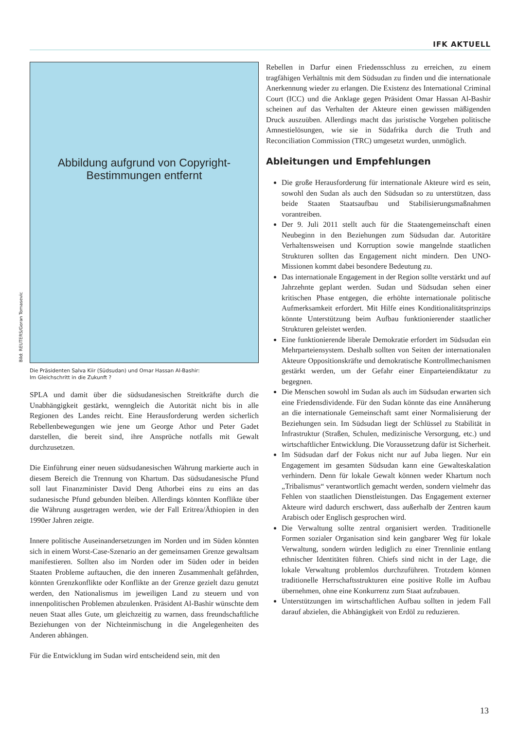IFK AKTUELL
Abbildung aufgrund von Copyright-
Bestimmungen entfernt
Bild: REUTERS/Goran Tomasevic
Die Präsidenten Salva Kiir (Südsudan) und Omar Hassan Al-Bashir:
Im Gleichschritt in die Zukunft ?
SPLA und damit über die südsudanesischen Streitkräfte durch die Unabhängigkeit gestärkt, wenngleich die Autorität nicht bis in alle Regionen des Landes reicht. Eine Herausforderung werden sicherlich Rebellenbewegungen wie jene um George Athor und Peter Gadet darstellen, die bereit sind, ihre Ansprüche notfalls mit Gewalt durchzusetzen.
Die Einführung einer neuen südsudanesischen Währung markierte auch in diesem Bereich die Trennung von Khartum. Das südsudanesische Pfund soll laut Finanzminister David Deng Athorbei eins zu eins an das sudanesische Pfund gebunden bleiben. Allerdings könnten Konflikte über die Währung ausgetragen werden, wie der Fall Eritrea/Äthiopien in den 1990er Jahren zeigte.
Innere politische Auseinandersetzungen im Norden und im Süden könnten sich in einem Worst-Case-Szenario an der gemeinsamen Grenze gewaltsam manifestieren. Sollten also im Norden oder im Süden oder in beiden Staaten Probleme auftauchen, die den inneren Zusammenhalt gefährden, könnten Grenzkonflikte oder Konflikte an der Grenze gezielt dazu genutzt werden, den Nationalismus im jeweiligen Land zu steuern und von innenpolitischen Problemen abzulenken. Präsident Al-Bashir wünschte dem neuen Staat alles Gute, um gleichzeitig zu warnen, dass freundschaftliche Beziehungen von der Nichteinmischung in die Angelegenheiten des Anderen abhängen.
Für die Entwicklung im Sudan wird entscheidend sein, mit den
Rebellen in Darfur einen Friedensschluss zu erreichen, zu einem tragfähigen Verhältnis mit dem Südsudan zu finden und die internationale Anerkennung wieder zu erlangen. Die Existenz des International Criminal Court (ICC) und die Anklage gegen Präsident Omar Hassan Al-Bashir scheinen auf das Verhalten der Akteure einen gewissen mäßigenden Druck auszuüben. Allerdings macht das juristische Vorgehen politische Amnestielösungen, wie sie in Südafrika durch die Truth and Reconciliation Commission (TRC) umgesetzt wurden, unmöglich.
Ableitungen und Empfehlungen
Die große Herausforderung für internationale Akteure wird es sein, sowohl den Sudan als auch den Südsudan so zu unterstützen, dass beide Staaten Staatsaufbau und Stabilisierungsmaßnahmen vorantreiben.
Der 9. Juli 2011 stellt auch für die Staatengemeinschaft einen Neubeginn in den Beziehungen zum Südsudan dar. Autoritäre Verhaltensweisen und Korruption sowie mangelnde staatlichen Strukturen sollten das Engagement nicht mindern. Den UNO-Missionen kommt dabei besondere Bedeutung zu.
Das internationale Engagement in der Region sollte verstärkt und auf Jahrzehnte geplant werden. Sudan und Südsudan sehen einer kritischen Phase entgegen, die erhöhte internationale politische Aufmerksamkeit erfordert. Mit Hilfe eines Konditionalitätsprinzips könnte Unterstützung beim Aufbau funktionierender staatlicher Strukturen geleistet werden.
Eine funktionierende liberale Demokratie erfordert im Südsudan ein Mehrparteiensystem. Deshalb sollten von Seiten der internationalen Akteure Oppositionskräfte und demokratische Kontrollmechanismen gestärkt werden, um der Gefahr einer Einparteiendiktatur zu begegnen.
Die Menschen sowohl im Sudan als auch im Südsudan erwarten sich eine Friedensdividende. Für den Sudan könnte das eine Annäherung an die internationale Gemeinschaft samt einer Normalisierung der Beziehungen sein. Im Südsudan liegt der Schlüssel zu Stabilität in Infrastruktur (Straßen, Schulen, medizinische Versorgung, etc.) und wirtschaftlicher Entwicklung. Die Voraussetzung dafür ist Sicherheit.
Im Südsudan darf der Fokus nicht nur auf Juba liegen. Nur ein Engagement im gesamten Südsudan kann eine Gewalteskalation verhindern. Denn für lokale Gewalt können weder Khartum noch „Tribalismus“ verantwortlich gemacht werden, sondern vielmehr das Fehlen von staatlichen Dienstleistungen. Das Engagement externer Akteure wird dadurch erschwert, dass außerhalb der Zentren kaum Arabisch oder Englisch gesprochen wird.
Die Verwaltung sollte zentral organisiert werden. Traditionelle Formen sozialer Organisation sind kein gangbarer Weg für lokale Verwaltung, sondern würden lediglich zu einer Trennlinie entlang ethnischer Identitäten führen. Chiefs sind nicht in der Lage, die lokale Verwaltung problemlos durchzuführen. Trotzdem können traditionelle Herrschaftsstrukturen eine positive Rolle im Aufbau übernehmen, ohne eine Konkurrenz zum Staat aufzubauen.
Unterstützungen im wirtschaftlichen Aufbau sollten in jedem Fall darauf abzielen, die Abhängigkeit von Erdöl zu reduzieren.
13